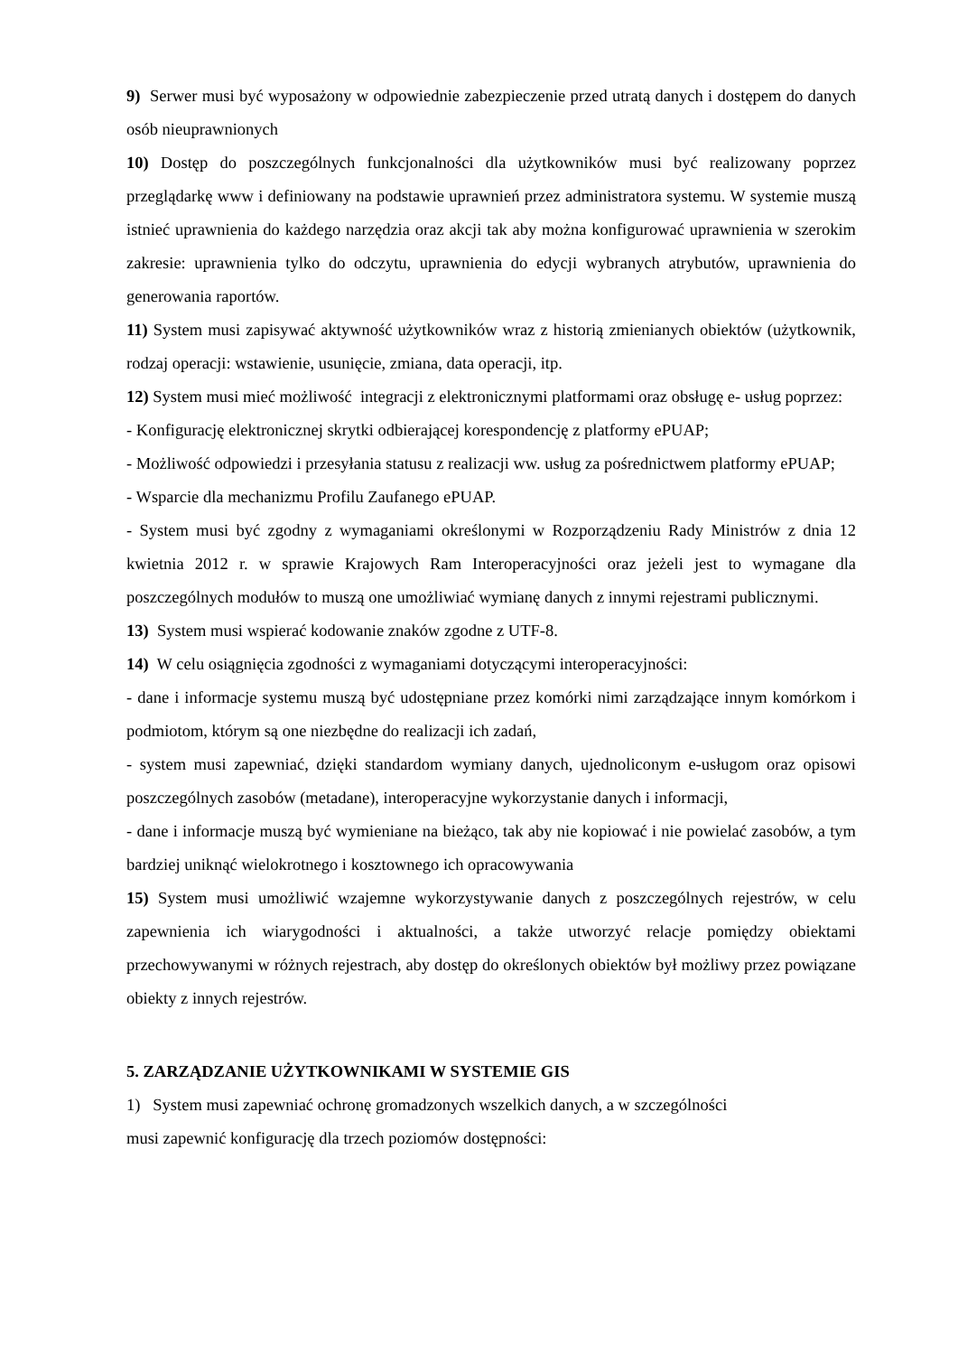9) Serwer musi być wyposażony w odpowiednie zabezpieczenie przed utratą danych i dostępem do danych osób nieuprawnionych
10) Dostęp do poszczególnych funkcjonalności dla użytkowników musi być realizowany poprzez przeglądarkę www i definiowany na podstawie uprawnień przez administratora systemu. W systemie muszą istnieć uprawnienia do każdego narzędzia oraz akcji tak aby można konfigurować uprawnienia w szerokim zakresie: uprawnienia tylko do odczytu, uprawnienia do edycji wybranych atrybutów, uprawnienia do generowania raportów.
11) System musi zapisywać aktywność użytkowników wraz z historią zmienianych obiektów (użytkownik, rodzaj operacji: wstawienie, usunięcie, zmiana, data operacji, itp.
12) System musi mieć możliwość integracji z elektronicznymi platformami oraz obsługę e- usług poprzez:
- Konfigurację elektronicznej skrytki odbierającej korespondencję z platformy ePUAP;
- Możliwość odpowiedzi i przesyłania statusu z realizacji ww. usług za pośrednictwem platformy ePUAP;
- Wsparcie dla mechanizmu Profilu Zaufanego ePUAP.
- System musi być zgodny z wymaganiami określonymi w Rozporządzeniu Rady Ministrów z dnia 12 kwietnia 2012 r. w sprawie Krajowych Ram Interoperacyjności oraz jeżeli jest to wymagane dla poszczególnych modułów to muszą one umożliwiać wymianę danych z innymi rejestrami publicznymi.
13) System musi wspierać kodowanie znaków zgodne z UTF-8.
14) W celu osiągnięcia zgodności z wymaganiami dotyczącymi interoperacyjności:
- dane i informacje systemu muszą być udostępniane przez komórki nimi zarządzające innym komórkom i podmiotom, którym są one niezbędne do realizacji ich zadań,
- system musi zapewniać, dzięki standardom wymiany danych, ujednoliconym e-usługom oraz opisowi poszczególnych zasobów (metadane), interoperacyjne wykorzystanie danych i informacji,
- dane i informacje muszą być wymieniane na bieżąco, tak aby nie kopiować i nie powielać zasobów, a tym bardziej uniknąć wielokrotnego i kosztownego ich opracowywania
15) System musi umożliwić wzajemne wykorzystywanie danych z poszczególnych rejestrów, w celu zapewnienia ich wiarygodności i aktualności, a także utworzyć relacje pomiędzy obiektami przechowywanymi w różnych rejestrach, aby dostęp do określonych obiektów był możliwy przez powiązane obiekty z innych rejestrów.
5. ZARZĄDZANIE UŻYTKOWNIKAMI W SYSTEMIE GIS
1) System musi zapewniać ochronę gromadzonych wszelkich danych, a w szczególności
musi zapewnić konfigurację dla trzech poziomów dostępności: